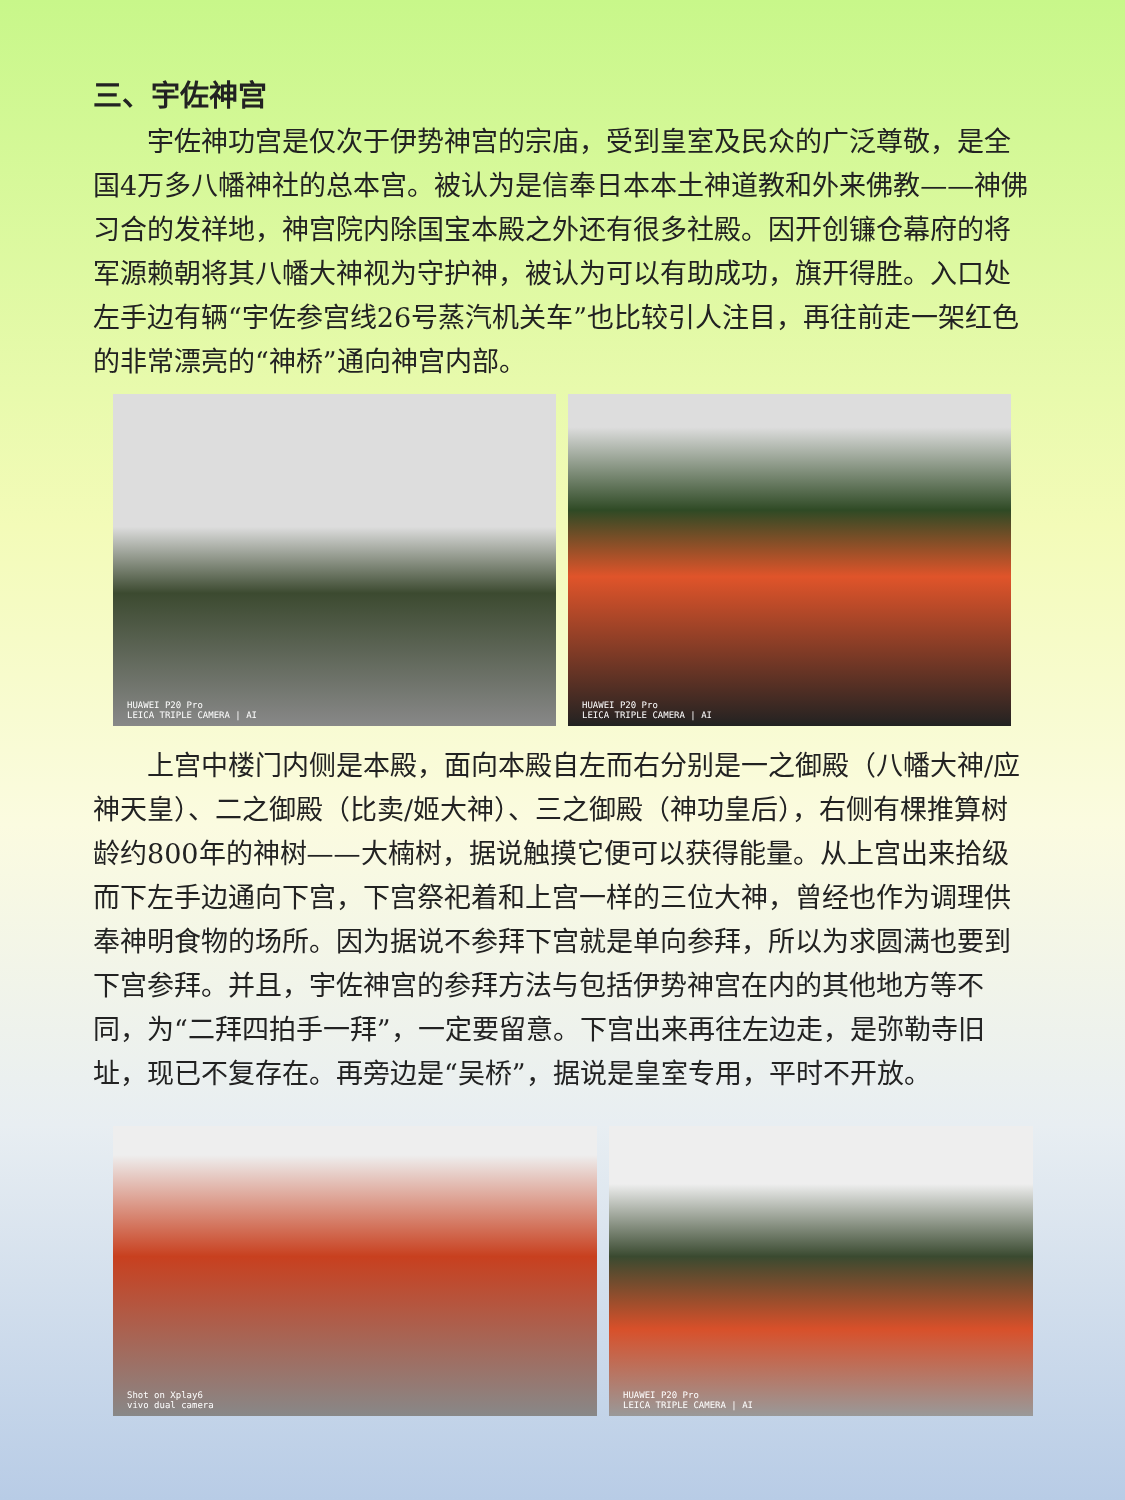三、宇佐神宫
宇佐神功宫是仅次于伊势神宫的宗庙，受到皇室及民众的广泛尊敬，是全国4万多八幡神社的总本宫。被认为是信奉日本本土神道教和外来佛教——神佛习合的发祥地，神宫院内除国宝本殿之外还有很多社殿。因开创镰仓幕府的将军源赖朝将其八幡大神视为守护神，被认为可以有助成功，旗开得胜。入口处左手边有辆“宇佐参宫线26号蒸汽机关车”也比较引人注目，再往前走一架红色的非常漂亮的“神桥”通向神宫内部。
HUAWEI P20 Pro
LEICA TRIPLE CAMERA | AI
HUAWEI P20 Pro
LEICA TRIPLE CAMERA | AI
上宫中楼门内侧是本殿，面向本殿自左而右分别是一之御殿（八幡大神/应神天皇）、二之御殿（比卖/姬大神）、三之御殿（神功皇后），右侧有棵推算树龄约800年的神树——大楠树，据说触摸它便可以获得能量。从上宫出来拾级而下左手边通向下宫，下宫祭祀着和上宫一样的三位大神，曾经也作为调理供奉神明食物的场所。因为据说不参拜下宫就是单向参拜，所以为求圆满也要到下宫参拜。并且，宇佐神宫的参拜方法与包括伊势神宫在内的其他地方等不同，为“二拜四拍手一拜”，一定要留意。下宫出来再往左边走，是弥勒寺旧址，现已不复存在。再旁边是“吴桥”，据说是皇室专用，平时不开放。
Shot on Xplay6
vivo dual camera
HUAWEI P20 Pro
LEICA TRIPLE CAMERA | AI